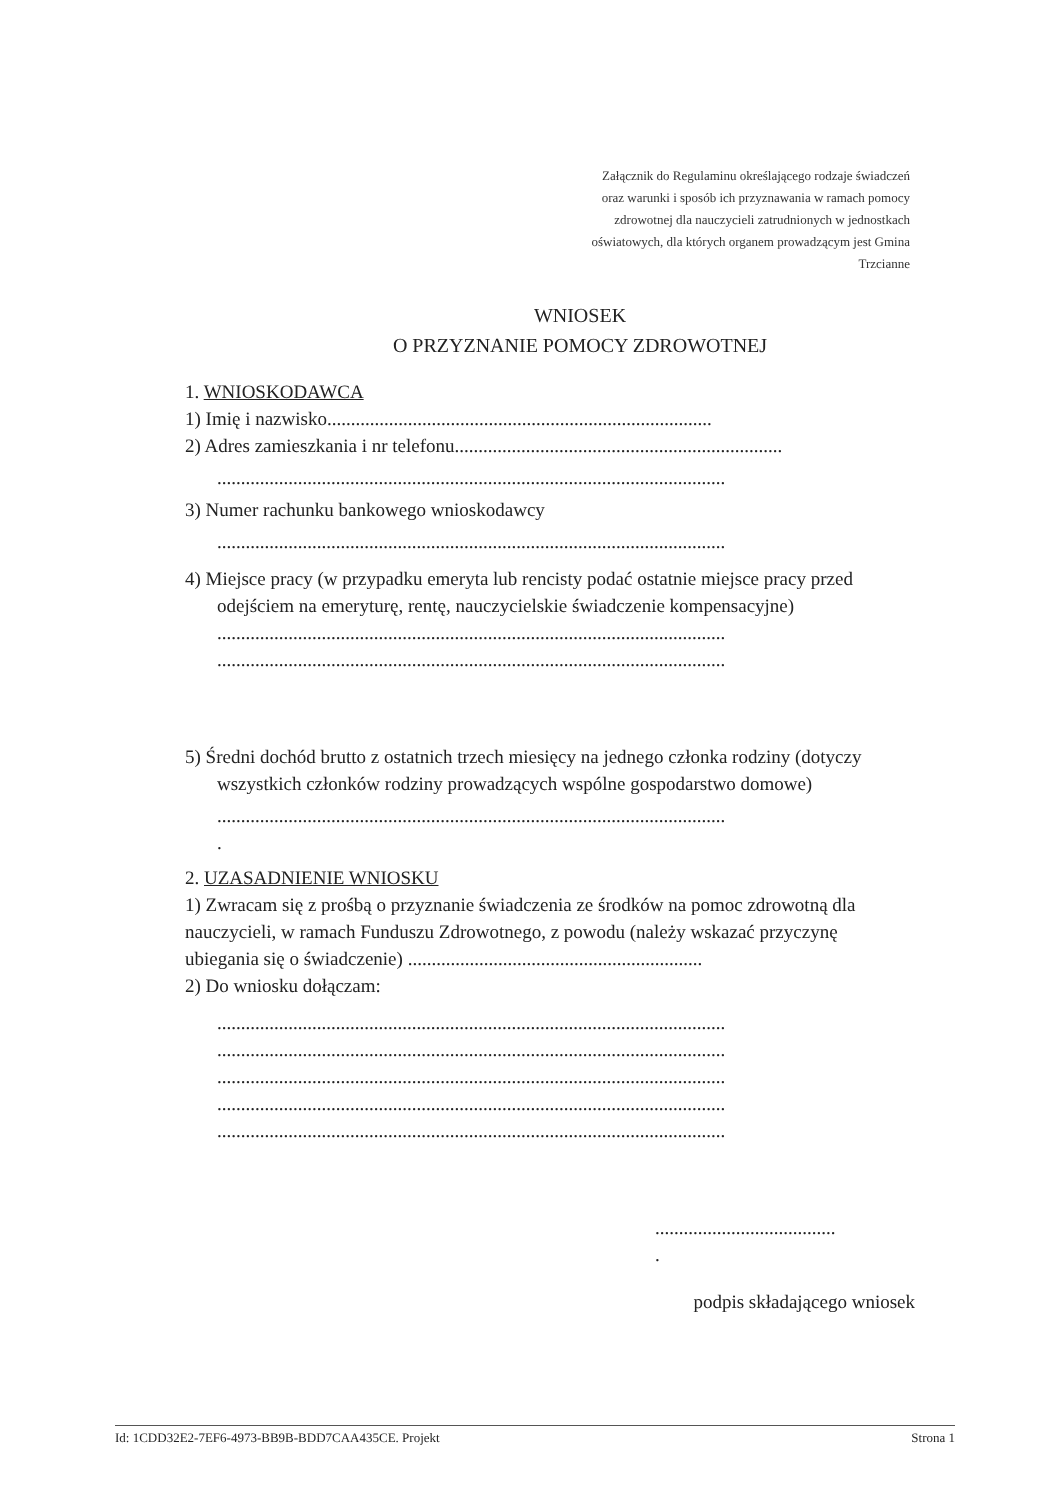Załącznik do Regulaminu określającego rodzaje świadczeń oraz warunki i sposób ich przyznawania w ramach pomocy zdrowotnej dla nauczycieli zatrudnionych w jednostkach oświatowych, dla których organem prowadzącym jest Gmina Trzcianne
WNIOSEK
O PRZYZNANIE POMOCY ZDROWOTNEJ
1. WNIOSKODAWCA
1) Imię i nazwisko.................................................................................
2) Adres zamieszkania i nr telefonu.....................................................................
...........................................................................................................
3) Numer rachunku bankowego wnioskodawcy
...........................................................................................................
4) Miejsce pracy (w przypadku emeryta lub rencisty podać ostatnie miejsce pracy przed
odejściem na emeryturę, rentę, nauczycielskie świadczenie kompensacyjne)
...........................................................................................................
...........................................................................................................
5) Średni dochód brutto z ostatnich trzech miesięcy na jednego członka rodziny (dotyczy
wszystkich członków rodziny prowadzących wspólne gospodarstwo domowe)
...........................................................................................................
.
2. UZASADNIENIE WNIOSKU
1) Zwracam się z prośbą o przyznanie świadczenia ze środków na pomoc zdrowotną dla nauczycieli, w ramach Funduszu Zdrowotnego, z powodu (należy wskazać przyczynę ubiegania się o świadczenie) ..............................................................
2) Do wniosku dołączam:
...........................................................................................................
...........................................................................................................
...........................................................................................................
...........................................................................................................
...........................................................................................................
......................................
.
podpis składającego wniosek
Id: 1CDD32E2-7EF6-4973-BB9B-BDD7CAA435CE. Projekt Strona 1